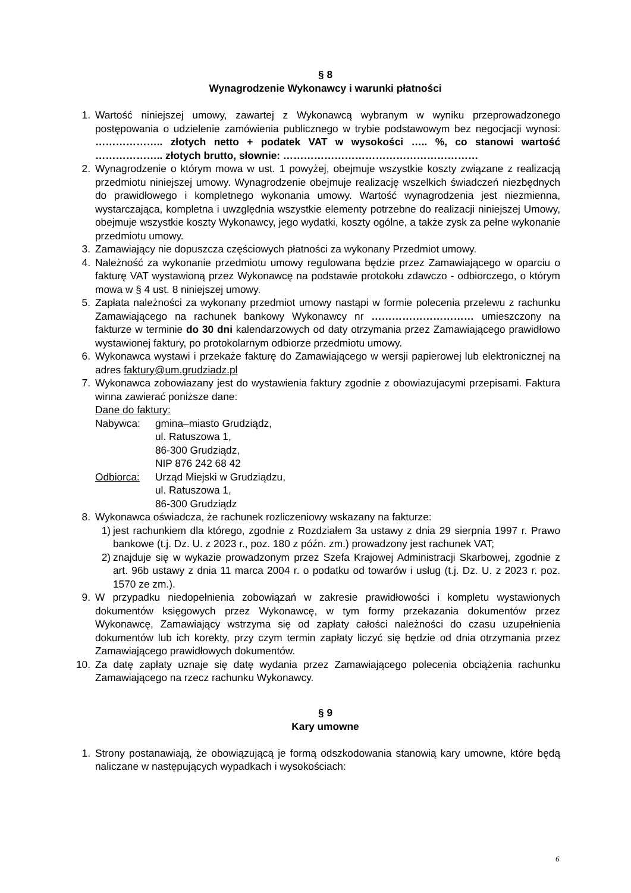§ 8
Wynagrodzenie Wykonawcy i warunki płatności
1. Wartość niniejszej umowy, zawartej z Wykonawcą wybranym w wyniku przeprowadzonego postępowania o udzielenie zamówienia publicznego w trybie podstawowym bez negocjacji wynosi: ……………….. złotych netto + podatek VAT w wysokości ….. %, co stanowi wartość ……………….. złotych brutto, słownie: …………………………………………………
2. Wynagrodzenie o którym mowa w ust. 1 powyżej, obejmuje wszystkie koszty związane z realizacją przedmiotu niniejszej umowy. Wynagrodzenie obejmuje realizację wszelkich świadczeń niezbędnych do prawidłowego i kompletnego wykonania umowy. Wartość wynagrodzenia jest niezmienna, wystarczająca, kompletna i uwzględnia wszystkie elementy potrzebne do realizacji niniejszej Umowy, obejmuje wszystkie koszty Wykonawcy, jego wydatki, koszty ogólne, a także zysk za pełne wykonanie przedmiotu umowy.
3. Zamawiający nie dopuszcza częściowych płatności za wykonany Przedmiot umowy.
4. Należność za wykonanie przedmiotu umowy regulowana będzie przez Zamawiającego w oparciu o fakturę VAT wystawioną przez Wykonawcę na podstawie protokołu zdawczo - odbiorczego, o którym mowa w § 4 ust. 8 niniejszej umowy.
5. Zapłata należności za wykonany przedmiot umowy nastąpi w formie polecenia przelewu z rachunku Zamawiającego na rachunek bankowy Wykonawcy nr ………………………… umieszczony na fakturze w terminie do 30 dni kalendarzowych od daty otrzymania przez Zamawiającego prawidłowo wystawionej faktury, po protokolarnym odbiorze przedmiotu umowy.
6. Wykonawca wystawi i przekaże fakturę do Zamawiającego w wersji papierowej lub elektronicznej na adres faktury@um.grudziadz.pl
7. Wykonawca zobowiazany jest do wystawienia faktury zgodnie z obowiazujacymi przepisami. Faktura winna zawierać poniższe dane:
Dane do faktury:
Nabywca: gmina–miasto Grudziądz,
ul. Ratuszowa 1,
86-300 Grudziądz,
NIP 876 242 68 42
Odbiorca: Urząd Miejski w Grudziądzu,
ul. Ratuszowa 1,
86-300 Grudziądz
8. Wykonawca oświadcza, że rachunek rozliczeniowy wskazany na fakturze:
1) jest rachunkiem dla którego, zgodnie z Rozdziałem 3a ustawy z dnia 29 sierpnia 1997 r. Prawo bankowe (t.j. Dz. U. z 2023 r., poz. 180 z późn. zm.) prowadzony jest rachunek VAT;
2) znajduje się w wykazie prowadzonym przez Szefa Krajowej Administracji Skarbowej, zgodnie z art. 96b ustawy z dnia 11 marca 2004 r. o podatku od towarów i usług (t.j. Dz. U. z 2023 r. poz. 1570 ze zm.).
9. W przypadku niedopełnienia zobowiązań w zakresie prawidłowości i kompletu wystawionych dokumentów księgowych przez Wykonawcę, w tym formy przekazania dokumentów przez Wykonawcę, Zamawiający wstrzyma się od zapłaty całości należności do czasu uzupełnienia dokumentów lub ich korekty, przy czym termin zapłaty liczyć się będzie od dnia otrzymania przez Zamawiającego prawidłowych dokumentów.
10. Za datę zapłaty uznaje się datę wydania przez Zamawiającego polecenia obciążenia rachunku Zamawiającego na rzecz rachunku Wykonawcy.
§ 9
Kary umowne
1. Strony postanawiają, że obowiązującą je formą odszkodowania stanowią kary umowne, które będą naliczane w następujących wypadkach i wysokościach:
6